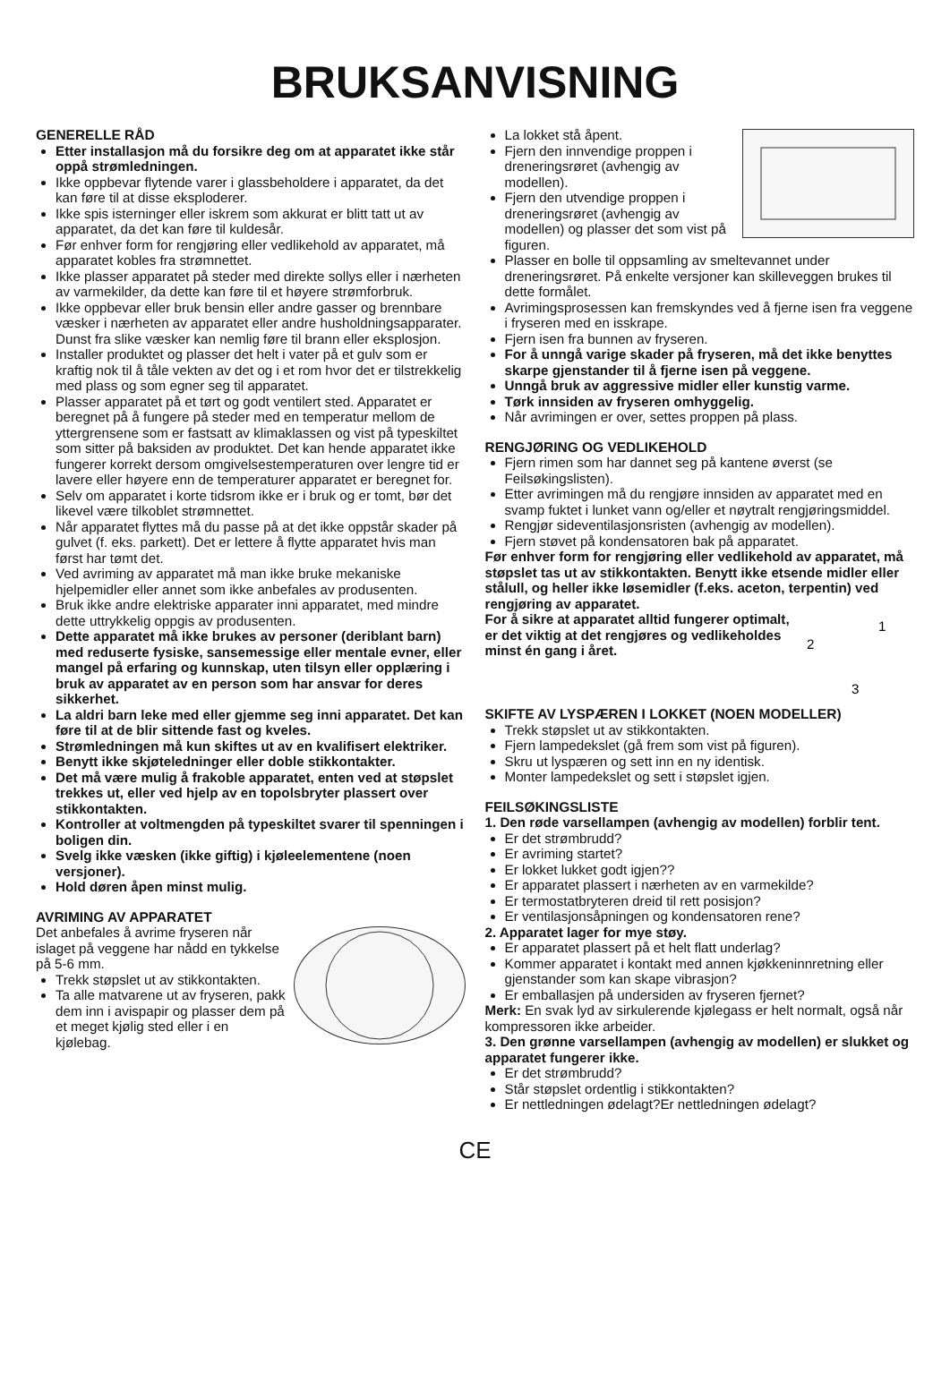BRUKSANVISNING
GENERELLE RÅD
Etter installasjon må du forsikre deg om at apparatet ikke står oppå strømledningen.
Ikke oppbevar flytende varer i glassbeholdere i apparatet, da det kan føre til at disse eksploderer.
Ikke spis isterninger eller iskrem som akkurat er blitt tatt ut av apparatet, da det kan føre til kuldesår.
Før enhver form for rengjøring eller vedlikehold av apparatet, må apparatet kobles fra strømnettet.
Ikke plasser apparatet på steder med direkte sollys eller i nærheten av varmekilder, da dette kan føre til et høyere strømforbruk.
Ikke oppbevar eller bruk bensin eller andre gasser og brennbare væsker i nærheten av apparatet eller andre husholdningsapparater. Dunst fra slike væsker kan nemlig føre til brann eller eksplosjon.
Installer produktet og plasser det helt i vater på et gulv som er kraftig nok til å tåle vekten av det og i et rom hvor det er tilstrekkelig med plass og som egner seg til apparatet.
Plasser apparatet på et tørt og godt ventilert sted. Apparatet er beregnet på å fungere på steder med en temperatur mellom de yttergrensene som er fastsatt av klimaklassen og vist på typeskiltet som sitter på baksiden av produktet. Det kan hende apparatet ikke fungerer korrekt dersom omgivelsestemperaturen over lengre tid er lavere eller høyere enn de temperaturer apparatet er beregnet for.
Selv om apparatet i korte tidsrom ikke er i bruk og er tomt, bør det likevel være tilkoblet strømnettet.
Når apparatet flyttes må du passe på at det ikke oppstår skader på gulvet (f. eks. parkett). Det er lettere å flytte apparatet hvis man først har tømt det.
Ved avriming av apparatet må man ikke bruke mekaniske hjelpemidler eller annet som ikke anbefales av produsenten.
Bruk ikke andre elektriske apparater inni apparatet, med mindre dette uttrykkelig oppgis av produsenten.
Dette apparatet må ikke brukes av personer (deriblant barn) med reduserte fysiske, sansemessige eller mentale evner, eller mangel på erfaring og kunnskap, uten tilsyn eller opplæring i bruk av apparatet av en person som har ansvar for deres sikkerhet.
La aldri barn leke med eller gjemme seg inni apparatet. Det kan føre til at de blir sittende fast og kveles.
Strømledningen må kun skiftes ut av en kvalifisert elektriker.
Benytt ikke skjøteledninger eller doble stikkontakter.
Det må være mulig å frakoble apparatet, enten ved at støpslet trekkes ut, eller ved hjelp av en topolsbryter plassert over stikkontakten.
Kontroller at voltmengden på typeskiltet svarer til spenningen i boligen din.
Svelg ikke væsken (ikke giftig) i kjøleelementene (noen versjoner).
Hold døren åpen minst mulig.
AVRIMING AV APPARATET
Det anbefales å avrime fryseren når islaget på veggene har nådd en tykkelse på 5-6 mm.
Trekk støpslet ut av stikkontakten.
Ta alle matvarene ut av fryseren, pakk dem inn i avispapir og plasser dem på et meget kjølig sted eller i en kjølebag.
La lokket stå åpent.
Fjern den innvendige proppen i dreneringsrøret (avhengig av modellen).
Fjern den utvendige proppen i dreneringsrøret (avhengig av modellen) og plasser det som vist på figuren.
Plasser en bolle til oppsamling av smeltevannet under dreneringsrøret. På enkelte versjoner kan skilleveggen brukes til dette formålet.
Avrimingsprosessen kan fremskyndes ved å fjerne isen fra veggene i fryseren med en isskrape.
Fjern isen fra bunnen av fryseren.
For å unngå varige skader på fryseren, må det ikke benyttes skarpe gjenstander til å fjerne isen på veggene.
Unngå bruk av aggressive midler eller kunstig varme.
Tørk innsiden av fryseren omhyggelig.
Når avrimingen er over, settes proppen på plass.
RENGJØRING OG VEDLIKEHOLD
Fjern rimen som har dannet seg på kantene øverst (se Feilsøkingslisten).
Etter avrimingen må du rengjøre innsiden av apparatet med en svamp fuktet i lunket vann og/eller et nøytralt rengjøringsmiddel.
Rengjør sideventilasjonsristen (avhengig av modellen).
Fjern støvet på kondensatoren bak på apparatet.
Før enhver form for rengjøring eller vedlikehold av apparatet, må støpslet tas ut av stikkontakten. Benytt ikke etsende midler eller stålull, og heller ikke løsemidler (f.eks. aceton, terpentin) ved rengjøring av apparatet.
2
1
3
For å sikre at apparatet alltid fungerer optimalt, er det viktig at det rengjøres og vedlikeholdes minst én gang i året.
SKIFTE AV LYSPÆREN I LOKKET (NOEN MODELLER)
Trekk støpslet ut av stikkontakten.
Fjern lampedekslet (gå frem som vist på figuren).
Skru ut lyspæren og sett inn en ny identisk.
Monter lampedekslet og sett i støpslet igjen.
FEILSØKINGSLISTE
1. Den røde varsellampen (avhengig av modellen) forblir tent.
Er det strømbrudd?
Er avriming startet?
Er lokket lukket godt igjen??
Er apparatet plassert i nærheten av en varmekilde?
Er termostatbryteren dreid til rett posisjon?
Er ventilasjonsåpningen og kondensatoren rene?
2. Apparatet lager for mye støy.
Er apparatet plassert på et helt flatt underlag?
Kommer apparatet i kontakt med annen kjøkkeninnretning eller gjenstander som kan skape vibrasjon?
Er emballasjen på undersiden av fryseren fjernet?
Merk: En svak lyd av sirkulerende kjølegass er helt normalt, også når kompressoren ikke arbeider.
3. Den grønne varsellampen (avhengig av modellen) er slukket og apparatet fungerer ikke.
Er det strømbrudd?
Står støpslet ordentlig i stikkontakten?
Er nettledningen ødelagt?Er nettledningen ødelagt?
CE